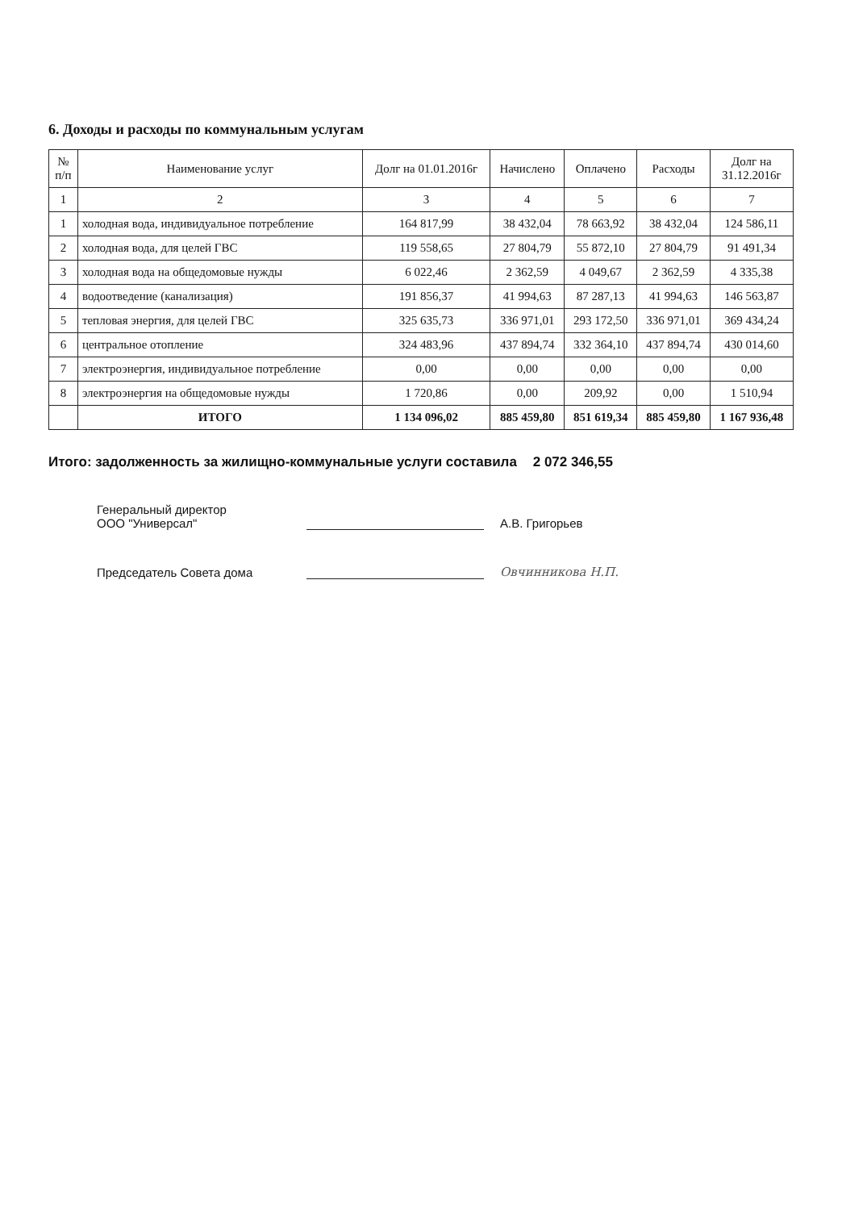6. Доходы и расходы по коммунальным услугам
| № п/п | Наименование услуг | Долг на 01.01.2016г | Начислено | Оплачено | Расходы | Долг на 31.12.2016г |
| --- | --- | --- | --- | --- | --- | --- |
| 1 | 2 | 3 | 4 | 5 | 6 | 7 |
| 1 | холодная вода, индивидуальное потребление | 164 817,99 | 38 432,04 | 78 663,92 | 38 432,04 | 124 586,11 |
| 2 | холодная вода, для целей ГВС | 119 558,65 | 27 804,79 | 55 872,10 | 27 804,79 | 91 491,34 |
| 3 | холодная вода на общедомовые нужды | 6 022,46 | 2 362,59 | 4 049,67 | 2 362,59 | 4 335,38 |
| 4 | водоотведение (канализация) | 191 856,37 | 41 994,63 | 87 287,13 | 41 994,63 | 146 563,87 |
| 5 | тепловая энергия, для целей ГВС | 325 635,73 | 336 971,01 | 293 172,50 | 336 971,01 | 369 434,24 |
| 6 | центральное отопление | 324 483,96 | 437 894,74 | 332 364,10 | 437 894,74 | 430 014,60 |
| 7 | электроэнергия, индивидуальное потребление | 0,00 | 0,00 | 0,00 | 0,00 | 0,00 |
| 8 | электроэнергия на общедомовые нужды | 1 720,86 | 0,00 | 209,92 | 0,00 | 1 510,94 |
| | ИТОГО | 1 134 096,02 | 885 459,80 | 851 619,34 | 885 459,80 | 1 167 936,48 |
Итого: задолженность за жилищно-коммунальные услуги составила 2 072 346,55
Генеральный директор
ООО "Универсал"
А.В. Григорьев
Председатель Совета дома
Овчинникова Н.П.